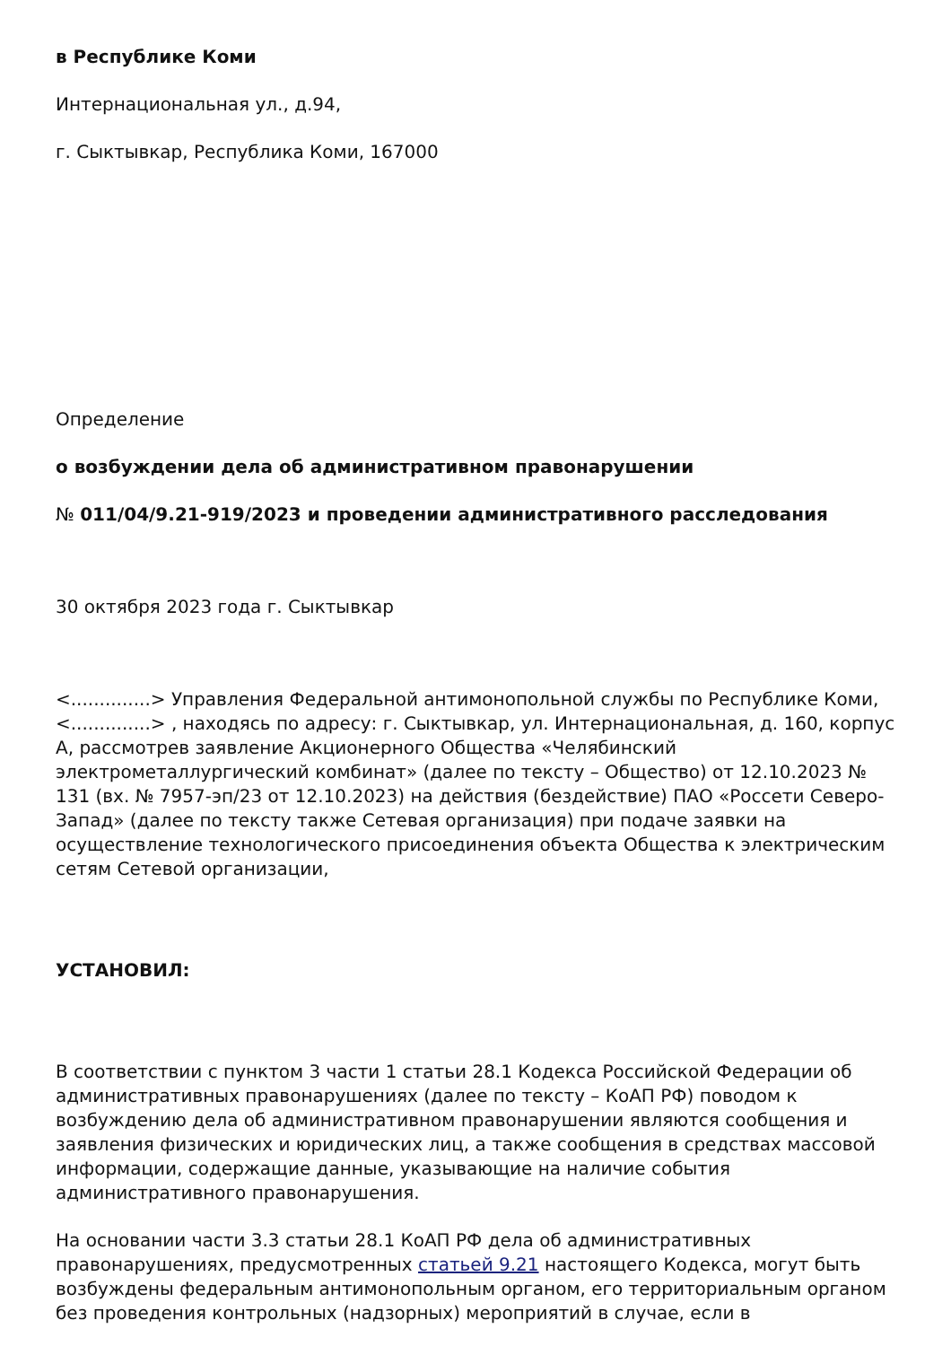в Республике Коми
Интернациональная ул., д.94,
г. Сыктывкар, Республика Коми, 167000
Определение
о возбуждении дела об административном правонарушении
№ 011/04/9.21-919/2023 и проведении административного расследования
30 октября 2023 года г. Сыктывкар
<..............> Управления Федеральной антимонопольной службы по Республике Коми, <..............> , находясь по адресу: г. Сыктывкар, ул. Интернациональная, д. 160, корпус А, рассмотрев заявление Акционерного Общества «Челябинский электрометаллургический комбинат» (далее по тексту – Общество) от 12.10.2023 № 131 (вх. № 7957-эп/23 от 12.10.2023) на действия (бездействие) ПАО «Россети Северо-Запад» (далее по тексту также Сетевая организация) при подаче заявки на осуществление технологического присоединения объекта Общества к электрическим сетям Сетевой организации,
УСТАНОВИЛ:
В соответствии с пунктом 3 части 1 статьи 28.1 Кодекса Российской Федерации об административных правонарушениях (далее по тексту – КоАП РФ) поводом к возбуждению дела об административном правонарушении являются сообщения и заявления физических и юридических лиц, а также сообщения в средствах массовой информации, содержащие данные, указывающие на наличие события административного правонарушения.
На основании части 3.3 статьи 28.1 КоАП РФ дела об административных правонарушениях, предусмотренных статьей 9.21 настоящего Кодекса, могут быть возбуждены федеральным антимонопольным органом, его территориальным органом без проведения контрольных (надзорных) мероприятий в случае, если в